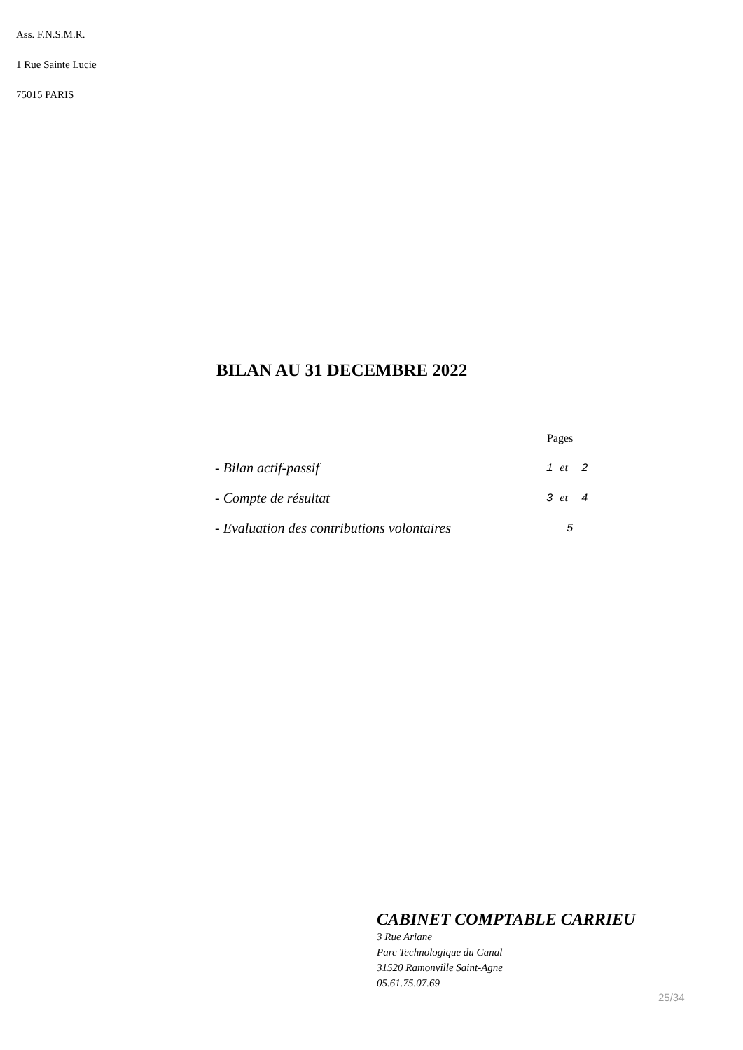Ass. F.N.S.M.R.
1 Rue Sainte Lucie
75015 PARIS
BILAN AU 31 DECEMBRE 2022
| | Pages |
| - Bilan actif-passif | 1 et 2 |
| - Compte de résultat | 3 et 4 |
| - Evaluation des contributions volontaires | 5 |
CABINET COMPTABLE CARRIEU
3 Rue Ariane
Parc Technologique du Canal
31520 Ramonville Saint-Agne
05.61.75.07.69
25/34